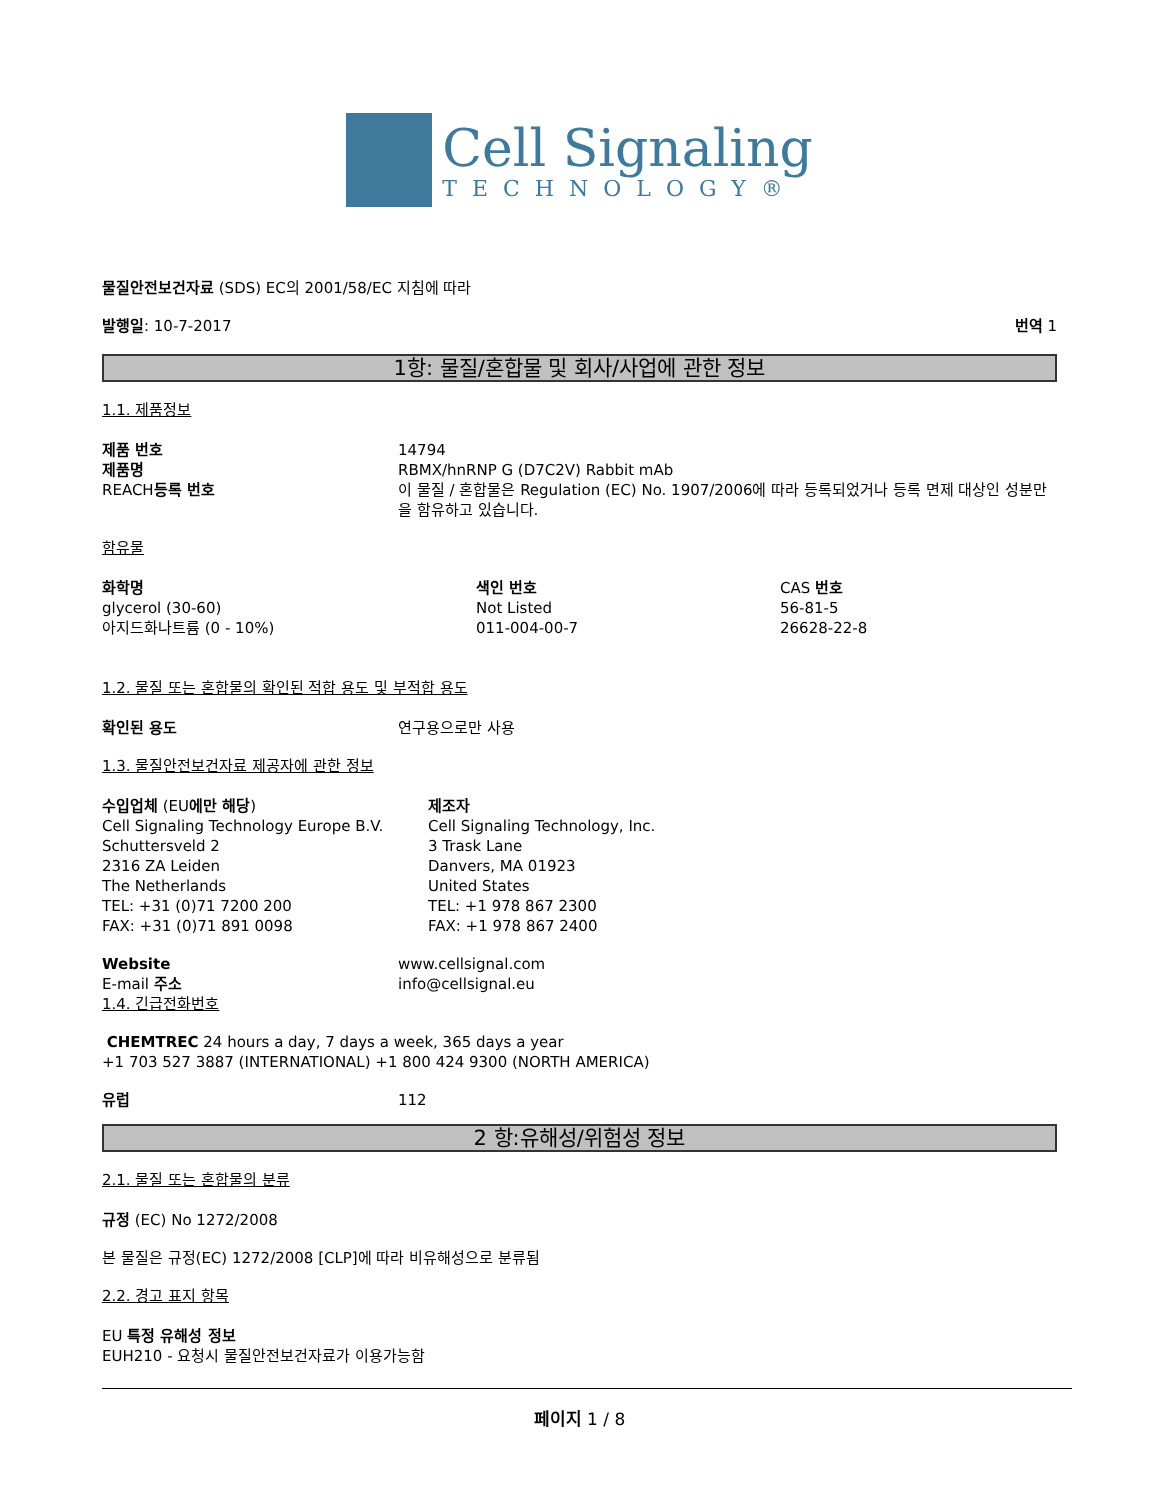Cell Signaling
TECHNOLOGY®
물질안전보건자료 (SDS) EC의 2001/58/EC 지침에 따라
발행일: 10-7-2017 번역 1
1항: 물질/혼합물 및 회사/사업에 관한 정보
1.1. 제품정보
| 제품 번호 | 14794 |
| 제품명 | RBMX/hnRNP G (D7C2V) Rabbit mAb |
| REACH 등록 번호 | 이 물질 / 혼합물은 Regulation (EC) No. 1907/2006에 따라 등록되었거나 등록 면제 대상인 성분만을 함유하고 있습니다. |
함유물
| 화학명 | 색인 번호 | CAS 번호 |
| glycerol (30-60) | Not Listed | 56-81-5 |
| 아지드화나트륨 (0 - 10%) | 011-004-00-7 | 26628-22-8 |
1.2. 물질 또는 혼합물의 확인된 적합 용도 및 부적합 용도
| 확인된 용도 | 연구용으로만 사용 |
1.3. 물질안전보건자료 제공자에 관한 정보
| 수입업체 (EU 에만 해당 ) Cell Signaling Technology Europe B.V. Schuttersveld 2 2316 ZA Leiden The Netherlands TEL: +31 (0)71 7200 200 FAX: +31 (0)71 891 0098 | 제조자 Cell Signaling Technology, Inc. 3 Trask Lane Danvers, MA 01923 United States TEL: +1 978 867 2300 FAX: +1 978 867 2400 |
| Website | www.cellsignal.com |
| E-mail 주소 | info@cellsignal.eu |
1.4. 긴급전화번호
CHEMTREC 24 hours a day, 7 days a week, 365 days a year
+1 703 527 3887 (INTERNATIONAL) +1 800 424 9300 (NORTH AMERICA)
| 유럽 | 112 |
2 항:유해성/위험성 정보
2.1. 물질 또는 혼합물의 분류
규정 (EC) No 1272/2008
본 물질은 규정(EC) 1272/2008 [CLP]에 따라 비유해성으로 분류됨
2.2. 경고 표지 항목
EU 특정 유해성 정보
EUH210 - 요청시 물질안전보건자료가 이용가능함
페이지 1 / 8